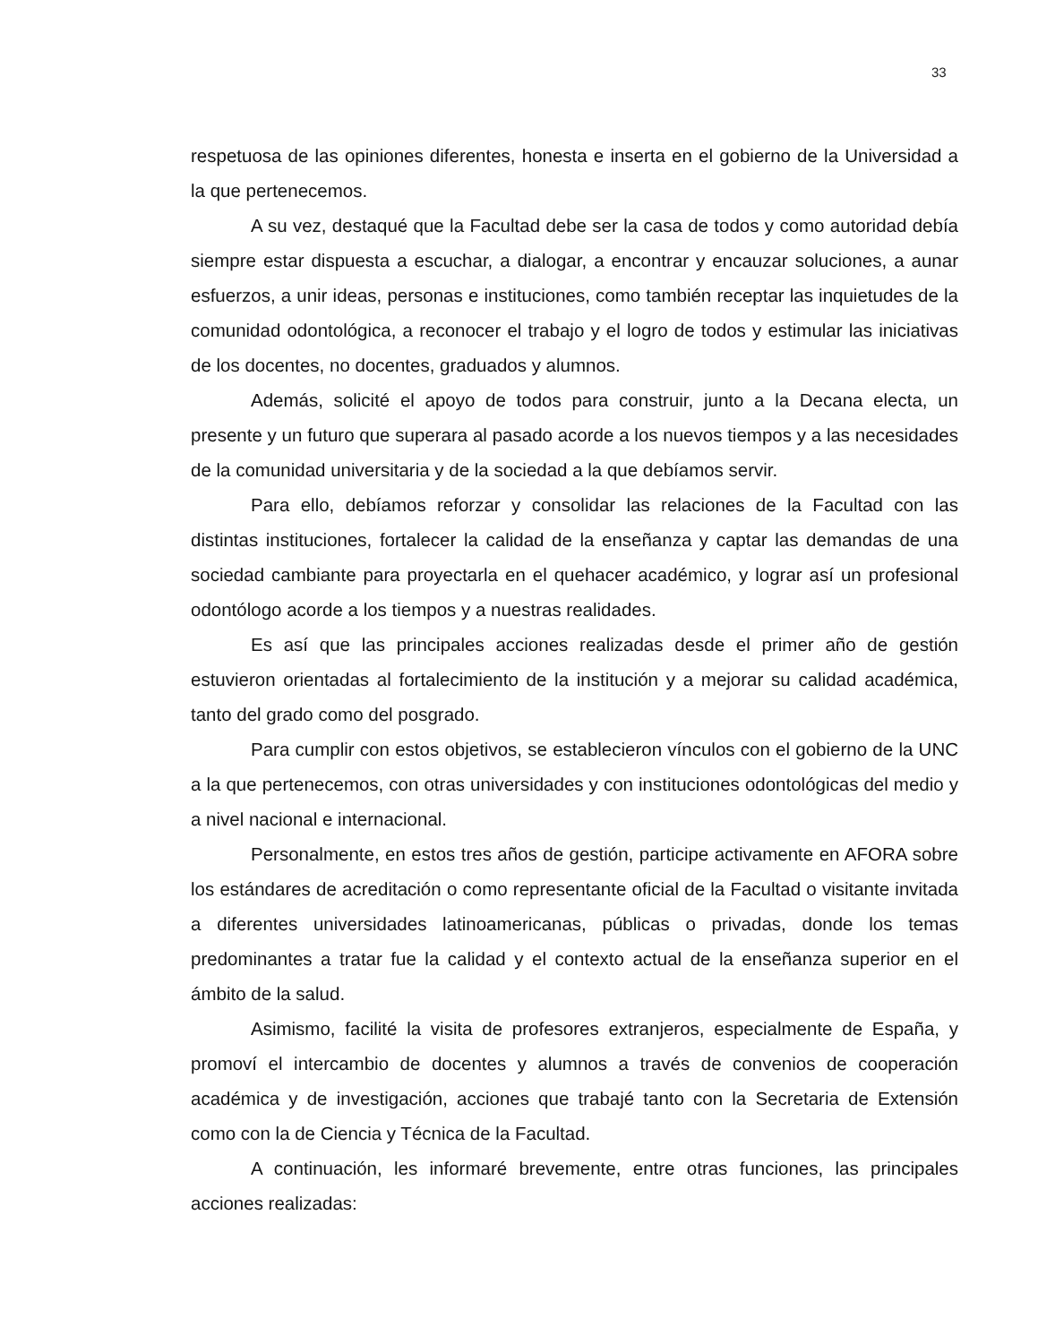33
respetuosa de las opiniones diferentes, honesta e inserta en el gobierno de la Universidad a la que pertenecemos.
A su vez, destaqué que la Facultad debe ser la casa de todos y como autoridad debía siempre estar dispuesta a escuchar, a dialogar, a encontrar y encauzar soluciones, a aunar esfuerzos, a unir ideas, personas e instituciones, como también receptar las inquietudes de la comunidad odontológica, a reconocer el trabajo y el logro de todos y estimular las iniciativas de los docentes, no docentes, graduados y alumnos.
Además, solicité el apoyo de todos para construir, junto a la Decana electa, un presente y un futuro que superara al pasado acorde a los nuevos tiempos y a las necesidades de la comunidad universitaria y de la sociedad a la que debíamos servir.
Para ello, debíamos reforzar y consolidar las relaciones de la Facultad con las distintas instituciones, fortalecer la calidad de la enseñanza y captar las demandas de una sociedad cambiante para proyectarla en el quehacer académico, y lograr así un profesional odontólogo acorde a los tiempos y a nuestras realidades.
Es así que las principales acciones realizadas desde el primer año de gestión estuvieron orientadas al fortalecimiento de la institución y a mejorar su calidad académica, tanto del grado como del posgrado.
Para cumplir con estos objetivos, se establecieron vínculos con el gobierno de la UNC a la que pertenecemos, con otras universidades y con instituciones odontológicas del medio y a nivel nacional e internacional.
Personalmente, en estos tres años de gestión, participe activamente en AFORA sobre los estándares de acreditación o como representante oficial de la Facultad o visitante invitada a diferentes universidades latinoamericanas, públicas o privadas, donde los temas predominantes a tratar fue la calidad y el contexto actual de la enseñanza superior en el ámbito de la salud.
Asimismo, facilité la visita de profesores extranjeros, especialmente de España, y promoví el intercambio de docentes y alumnos a través de convenios de cooperación académica y de investigación, acciones que trabajé tanto con la Secretaria de Extensión como con la de Ciencia y Técnica de la Facultad.
A continuación, les informaré brevemente, entre otras funciones, las principales acciones realizadas: